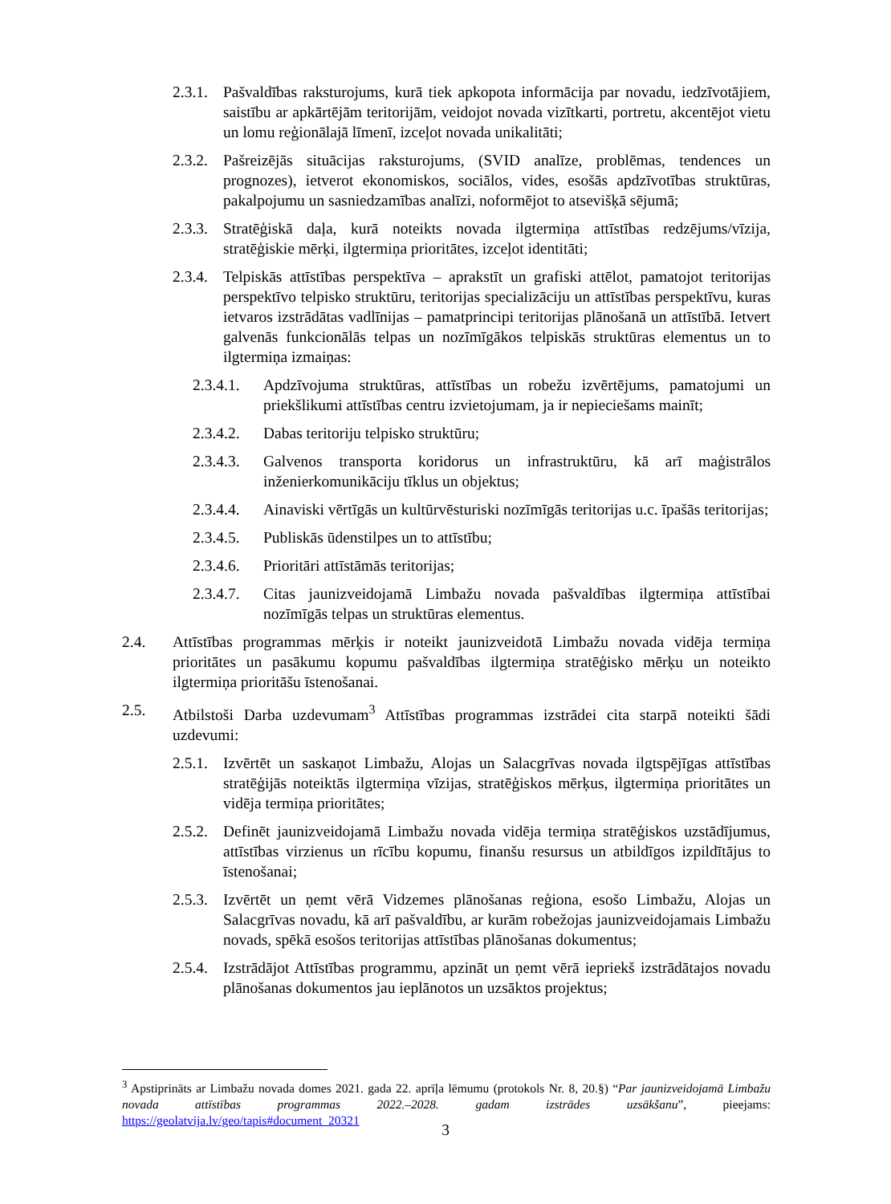2.3.1. Pašvaldības raksturojums, kurā tiek apkopota informācija par novadu, iedzīvotājiem, saistību ar apkārtējām teritorijām, veidojot novada vizītkarti, portretu, akcentējot vietu un lomu reģionālajā līmenī, izceļot novada unikalitāti;
2.3.2. Pašreizējās situācijas raksturojums, (SVID analīze, problēmas, tendences un prognozes), ietverot ekonomiskos, sociālos, vides, esošās apdzīvotības struktūras, pakalpojumu un sasniedzamības analīzi, noformējot to atsevišķā sējumā;
2.3.3. Stratēģiskā daļa, kurā noteikts novada ilgtermiņa attīstības redzējums/vīzija, stratēģiskie mērķi, ilgtermiņa prioritātes, izceļot identitāti;
2.3.4. Telpiskās attīstības perspektīva – aprakstīt un grafiski attēlot, pamatojot teritorijas perspektīvo telpisko struktūru, teritorijas specializāciju un attīstības perspektīvu, kuras ietvaros izstrādātas vadlīnijas – pamatprincipi teritorijas plānošanā un attīstībā. Ietvert galvenās funkcionālās telpas un nozīmīgākos telpiskās struktūras elementus un to ilgtermiņa izmaiņas:
2.3.4.1. Apdzīvojuma struktūras, attīstības un robežu izvērtējums, pamatojumi un priekšlikumi attīstības centru izvietojumam, ja ir nepieciešams mainīt;
2.3.4.2. Dabas teritoriju telpisko struktūru;
2.3.4.3. Galvenos transporta koridorus un infrastruktūru, kā arī maģistrālos inženierkomunikāciju tīklus un objektus;
2.3.4.4. Ainaviski vērtīgās un kultūrvēsturiski nozīmīgās teritorijas u.c. īpašās teritorijas;
2.3.4.5. Publiskās ūdenstilpes un to attīstību;
2.3.4.6. Prioritāri attīstāmās teritorijas;
2.3.4.7. Citas jaunizveidojamā Limbažu novada pašvaldības ilgtermiņa attīstībai nozīmīgās telpas un struktūras elementus.
2.4. Attīstības programmas mērķis ir noteikt jaunizveidotā Limbažu novada vidēja termiņa prioritātes un pasākumu kopumu pašvaldības ilgtermiņa stratēģisko mērķu un noteikto ilgtermiņa prioritāšu īstenošanai.
2.5. Atbilstoši Darba uzdevumam<sup>3</sup> Attīstības programmas izstrādei cita starpā noteikti šādi uzdevumi:
2.5.1. Izvērtēt un saskaņot Limbažu, Alojas un Salacgrīvas novada ilgtspējīgas attīstības stratēģijās noteiktās ilgtermiņa vīzijas, stratēģiskos mērķus, ilgtermiņa prioritātes un vidēja termiņa prioritātes;
2.5.2. Definēt jaunizveidojamā Limbažu novada vidēja termiņa stratēģiskos uzstādījumus, attīstības virzienus un rīcību kopumu, finanšu resursus un atbildīgos izpildītājus to īstenošanai;
2.5.3. Izvērtēt un ņemt vērā Vidzemes plānošanas reģiona, esošo Limbažu, Alojas un Salacgrīvas novadu, kā arī pašvaldību, ar kurām robežojas jaunizveidojamais Limbažu novads, spēkā esošos teritorijas attīstības plānošanas dokumentus;
2.5.4. Izstrādājot Attīstības programmu, apzināt un ņemt vērā iepriekš izstrādātajos novadu plānošanas dokumentos jau ieplānotos un uzsāktos projektus;
<sup>3</sup> Apstiprināts ar Limbažu novada domes 2021. gada 22. aprīļa lēmumu (protokols Nr. 8, 20.§) “Par jaunizveidojamā Limbažu novada attīstības programmas 2022.–2028. gadam izstrādes uzsākšanu”, pieejams: https://geolatvija.lv/geo/tapis#document_20321
3